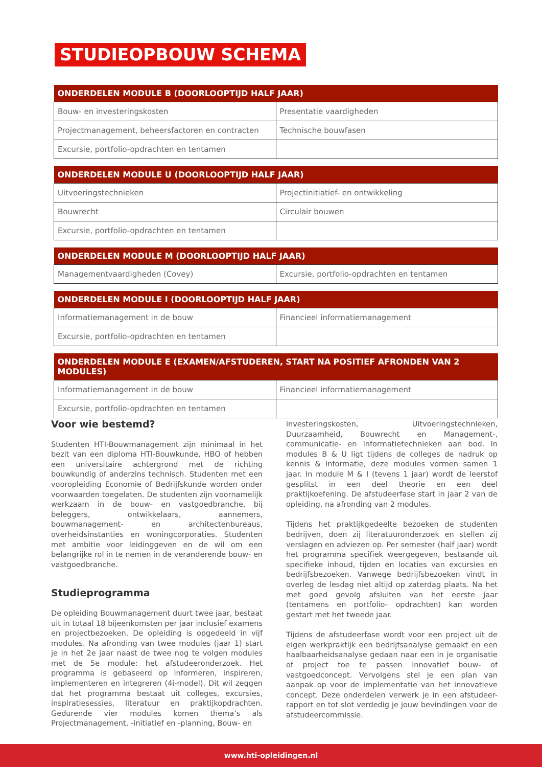STUDIEOPBOUW SCHEMA
| ONDERDELEN MODULE B (DOORLOOPTIJD HALF JAAR) | |
| --- | --- |
| Bouw- en investeringskosten | Presentatie vaardigheden |
| Projectmanagement, beheersfactoren en contracten | Technische bouwfasen |
| Excursie, portfolio-opdrachten en tentamen | |
| ONDERDELEN MODULE U (DOORLOOPTIJD HALF JAAR) | |
| --- | --- |
| Uitvoeringstechnieken | Projectinitiatief- en ontwikkeling |
| Bouwrecht | Circulair bouwen |
| Excursie, portfolio-opdrachten en tentamen | |
| ONDERDELEN MODULE M (DOORLOOPTIJD HALF JAAR) | |
| --- | --- |
| Managementvaardigheden (Covey) | Excursie, portfolio-opdrachten en tentamen |
| ONDERDELEN MODULE I (DOORLOOPTIJD HALF JAAR) | |
| --- | --- |
| Informatiemanagement in de bouw | Financieel informatiemanagement |
| Excursie, portfolio-opdrachten en tentamen | |
| ONDERDELEN MODULE E (EXAMEN/AFSTUDEREN, START NA POSITIEF AFRONDEN VAN 2 MODULES) | |
| --- | --- |
| Informatiemanagement in de bouw | Financieel informatiemanagement |
| Excursie, portfolio-opdrachten en tentamen | |
Voor wie bestemd?
Studenten HTI-Bouwmanagement zijn minimaal in het bezit van een diploma HTI-Bouwkunde, HBO of hebben een universitaire achtergrond met de richting bouwkundig of anderzins technisch. Studenten met een vooropleiding Economie of Bedrijfskunde worden onder voorwaarden toegelaten. De studenten zijn voornamelijk werkzaam in de bouw- en vastgoedbranche, bij beleggers, ontwikkelaars, aannemers, bouwmanagement- en architectenbureaus, overheidsinstanties en woningcorporaties. Studenten met ambitie voor leidinggeven en de wil om een belangrijke rol in te nemen in de veranderende bouw- en vastgoedbranche.
Studieprogramma
De opleiding Bouwmanagement duurt twee jaar, bestaat uit in totaal 18 bijeenkomsten per jaar inclusief examens en projectbezoeken. De opleiding is opgedeeld in vijf modules. Na afronding van twee modules (jaar 1) start je in het 2e jaar naast de twee nog te volgen modules met de 5e module: het afstudeeronderzoek. Het programma is gebaseerd op informeren, inspireren, implementeren en integreren (4i-model). Dit wil zeggen dat het programma bestaat uit colleges, excursies, inspiratiesessies, literatuur en praktijkopdrachten. Gedurende vier modules komen thema’s als Projectmanagement, -initiatief en -planning, Bouw- en
investeringskosten, Uitvoeringstechnieken, Duurzaamheid, Bouwrecht en Management-, communicatie- en informatietechnieken aan bod. In modules B & U ligt tijdens de colleges de nadruk op kennis & informatie, deze modules vormen samen 1 jaar. In module M & I (tevens 1 jaar) wordt de leerstof gesplitst in een deel theorie en een deel praktijkoefening. De afstudeerfase start in jaar 2 van de opleiding, na afronding van 2 modules.
Tijdens het praktijkgedeelte bezoeken de studenten bedrijven, doen zij literatuuronderzoek en stellen zij verslagen en adviezen op. Per semester (half jaar) wordt het programma specifiek weergegeven, bestaande uit specifieke inhoud, tijden en locaties van excursies en bedrijfsbezoeken. Vanwege bedrijfsbezoeken vindt in overleg de lesdag niet altijd op zaterdag plaats. Na het met goed gevolg afsluiten van het eerste jaar (tentamens en portfolio- opdrachten) kan worden gestart met het tweede jaar.
Tijdens de afstudeerfase wordt voor een project uit de eigen werkpraktijk een bedrijfsanalyse gemaakt en een haalbaarheidsanalyse gedaan naar een in je organisatie of project toe te passen innovatief bouw- of vastgoedconcept. Vervolgens stel je een plan van aanpak op voor de implementatie van het innovatieve concept. Deze onderdelen verwerk je in een afstudeer-rapport en tot slot verdedig je jouw bevindingen voor de afstudeercommissie.
www.hti-opleidingen.nl